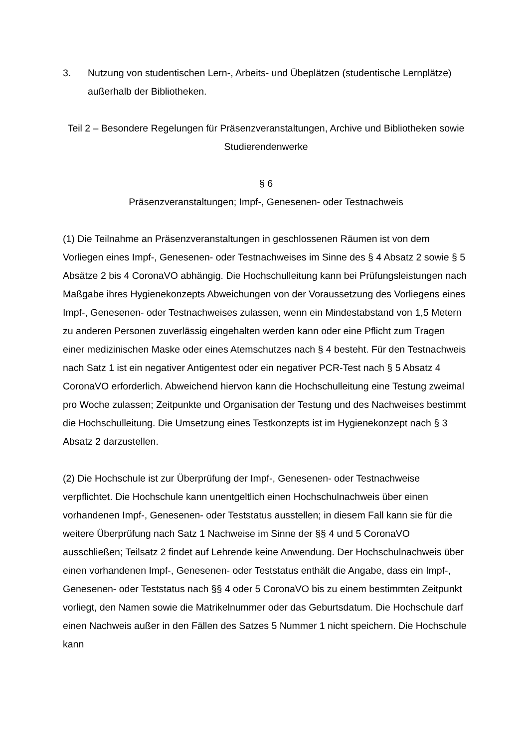3. Nutzung von studentischen Lern-, Arbeits- und Übeplätzen (studentische Lern­plätze) außerhalb der Bibliotheken.
Teil 2 – Besondere Regelungen für Präsenzveranstaltungen, Archive und Bibliothe­ken sowie Studierendenwerke
§ 6
Präsenzveranstaltungen; Impf-, Genesenen- oder Testnachweis
(1) Die Teilnahme an Präsenzveranstaltungen in geschlossenen Räumen ist von dem Vorliegen eines Impf-, Genesenen- oder Testnachweises im Sinne des § 4 Ab­satz 2 sowie § 5 Absätze 2 bis 4 CoronaVO abhängig. Die Hochschulleitung kann bei Prüfungsleistungen nach Maßgabe ihres Hygienekonzepts Abweichungen von der Voraussetzung des Vorliegens eines Impf-, Genesenen- oder Testnachweises zulas­sen, wenn ein Mindestabstand von 1,5 Metern zu anderen Personen zuverlässig ein­gehalten werden kann oder eine Pflicht zum Tragen einer medizinischen Maske oder eines Atemschutzes nach § 4 besteht. Für den Testnachweis nach Satz 1 ist ein ne­gativer Antigentest oder ein negativer PCR-Test nach § 5 Absatz 4 CoronaVO erfor­derlich. Abweichend hiervon kann die Hochschulleitung eine Testung zweimal pro Woche zulassen; Zeitpunkte und Organisation der Testung und des Nachweises be­stimmt die Hochschulleitung. Die Umsetzung eines Testkonzepts ist im Hygienekon­zept nach § 3 Absatz 2 darzustellen.
(2) Die Hochschule ist zur Überprüfung der Impf-, Genesenen- oder Testnachweise verpflichtet. Die Hochschule kann unentgeltlich einen Hochschulnachweis über einen vorhandenen Impf-, Genesenen- oder Teststatus ausstellen; in diesem Fall kann sie für die weitere Überprüfung nach Satz 1 Nachweise im Sinne der §§ 4 und 5 CoronaVO ausschließen; Teilsatz 2 findet auf Lehrende keine Anwendung. Der Hochschulnachweis über einen vorhandenen Impf-, Genesenen- oder Teststatus ent­hält die Angabe, dass ein Impf-, Genesenen- oder Teststatus nach §§ 4 oder 5 CoronaVO bis zu einem bestimmten Zeitpunkt vorliegt, den Namen sowie die Matri­kelnummer oder das Geburtsdatum. Die Hochschule darf einen Nachweis außer in den Fällen des Satzes 5 Nummer 1 nicht speichern. Die Hochschule kann